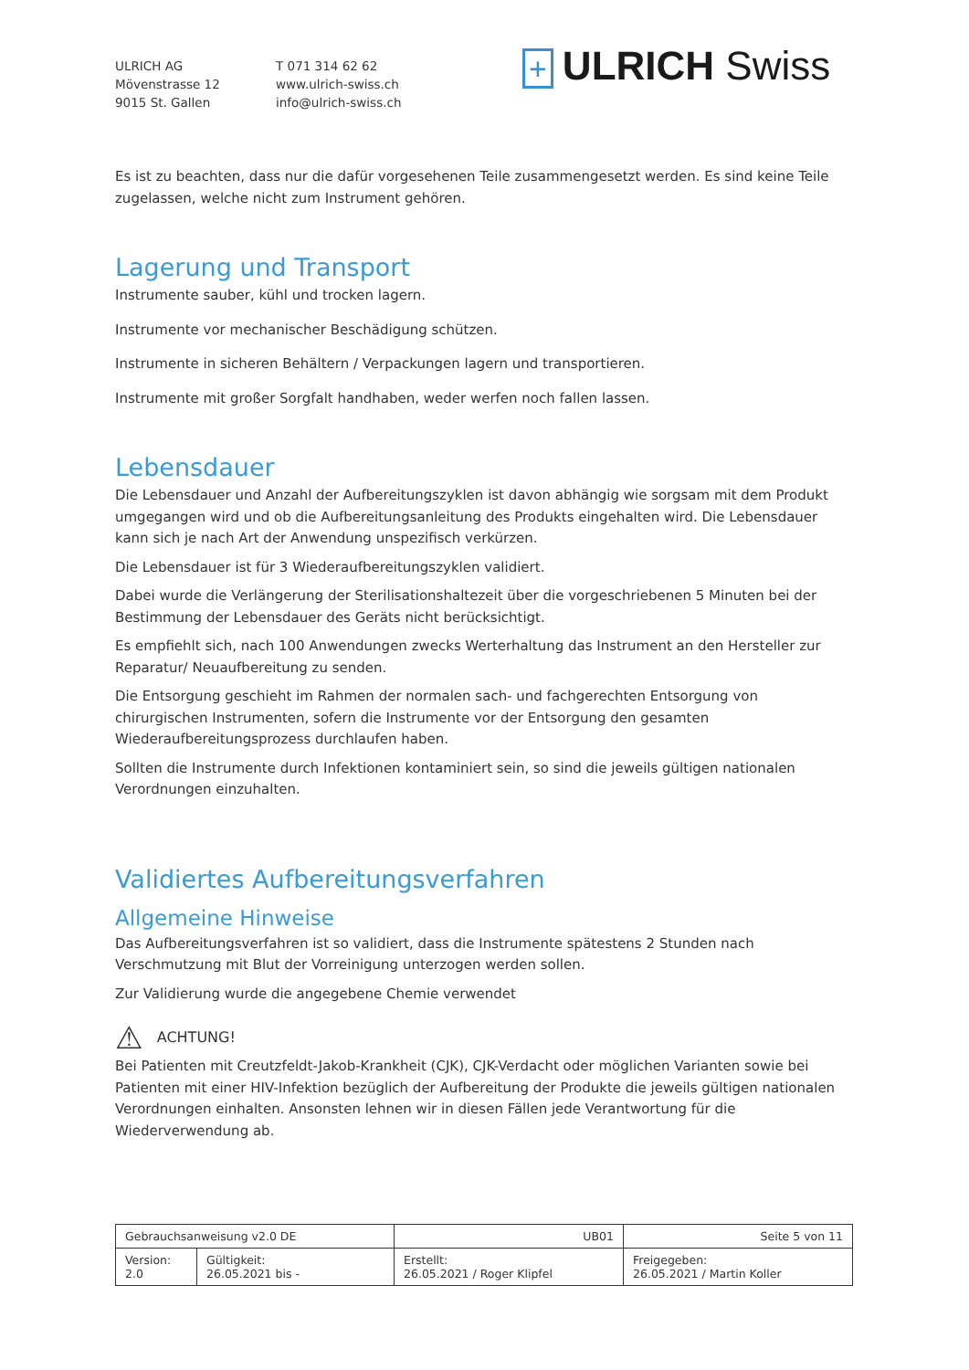ULRICH AG
Mövenstrasse 12
9015 St. Gallen
T 071 314 62 62
www.ulrich-swiss.ch
info@ulrich-swiss.ch
+ ULRICH Swiss
Es ist zu beachten, dass nur die dafür vorgesehenen Teile zusammengesetzt werden. Es sind keine Teile zugelassen, welche nicht zum Instrument gehören.
Lagerung und Transport
Instrumente sauber, kühl und trocken lagern.
Instrumente vor mechanischer Beschädigung schützen.
Instrumente in sicheren Behältern / Verpackungen lagern und transportieren.
Instrumente mit großer Sorgfalt handhaben, weder werfen noch fallen lassen.
Lebensdauer
Die Lebensdauer und Anzahl der Aufbereitungszyklen ist davon abhängig wie sorgsam mit dem Produkt umgegangen wird und ob die Aufbereitungsanleitung des Produkts eingehalten wird. Die Lebensdauer kann sich je nach Art der Anwendung unspezifisch verkürzen.
Die Lebensdauer ist für 3 Wiederaufbereitungszyklen validiert.
Dabei wurde die Verlängerung der Sterilisationshaltezeit über die vorgeschriebenen 5 Minuten bei der Bestimmung der Lebensdauer des Geräts nicht berücksichtigt.
Es empfiehlt sich, nach 100 Anwendungen zwecks Werterhaltung das Instrument an den Hersteller zur Reparatur/ Neuaufbereitung zu senden.
Die Entsorgung geschieht im Rahmen der normalen sach- und fachgerechten Entsorgung von chirurgischen Instrumenten, sofern die Instrumente vor der Entsorgung den gesamten Wiederaufbereitungsprozess durchlaufen haben.
Sollten die Instrumente durch Infektionen kontaminiert sein, so sind die jeweils gültigen nationalen Verordnungen einzuhalten.
Validiertes Aufbereitungsverfahren
Allgemeine Hinweise
Das Aufbereitungsverfahren ist so validiert, dass die Instrumente spätestens 2 Stunden nach Verschmutzung mit Blut der Vorreinigung unterzogen werden sollen.
Zur Validierung wurde die angegebene Chemie verwendet
⚠ ACHTUNG!
Bei Patienten mit Creutzfeldt-Jakob-Krankheit (CJK), CJK-Verdacht oder möglichen Varianten sowie bei Patienten mit einer HIV-Infektion bezüglich der Aufbereitung der Produkte die jeweils gültigen nationalen Verordnungen einhalten. Ansonsten lehnen wir in diesen Fällen jede Verantwortung für die Wiederverwendung ab.
| Gebrauchsanweisung v2.0 DE | | UB01 | Seite 5 von 11 |
| Version: 2.0 | Gültigkeit: 26.05.2021 bis - | Erstellt: 26.05.2021 / Roger Klipfel | Freigegeben: 26.05.2021 / Martin Koller |